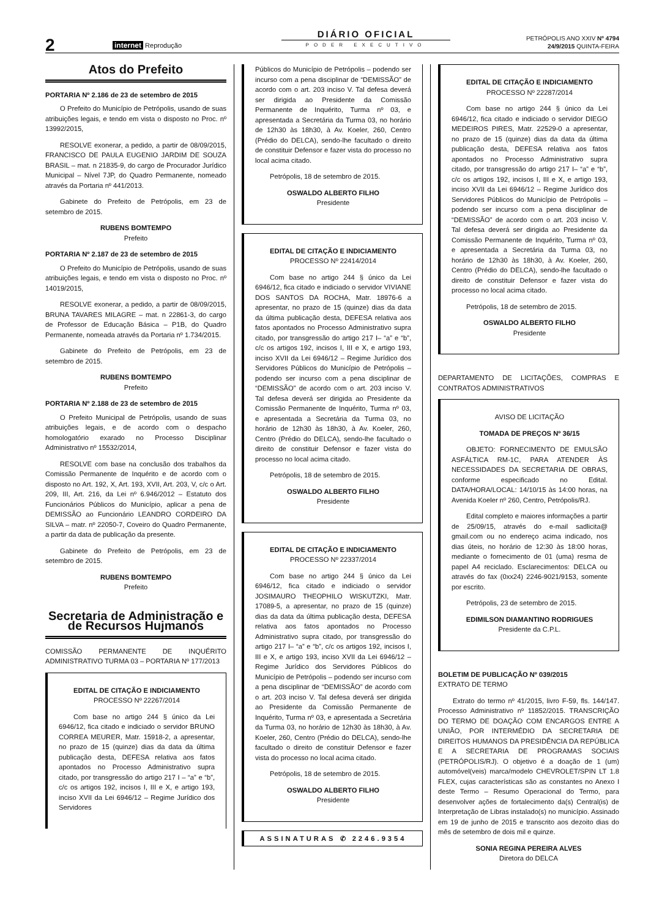2
internet Reprodução
DIÁRIO OFICIAL
PODER EXECUTIVO
PETRÓPOLIS ANO XXIV Nº 4794
24/9/2015 QUINTA-FEIRA
Atos do Prefeito
PORTARIA Nº 2.186 de 23 de setembro de 2015
O Prefeito do Município de Petrópolis, usando de suas atribuições legais, e tendo em vista o disposto no Proc. nº 13992/2015,
RESOLVE exonerar, a pedido, a partir de 08/09/2015, FRANCISCO DE PAULA EUGENIO JARDIM DE SOUZA BRASIL – mat. n 21835-9, do cargo de Procurador Jurídico Municipal – Nível 7JP, do Quadro Permanente, nomeado através da Portaria nº 441/2013.
Gabinete do Prefeito de Petrópolis, em 23 de setembro de 2015.
RUBENS BOMTEMPO
Prefeito
PORTARIA Nº 2.187 de 23 de setembro de 2015
O Prefeito do Município de Petrópolis, usando de suas atribuições legais, e tendo em vista o disposto no Proc. nº 14019/2015,
RESOLVE exonerar, a pedido, a partir de 08/09/2015, BRUNA TAVARES MILAGRE – mat. n 22861-3, do cargo de Professor de Educação Básica – P1B, do Quadro Permanente, nomeada através da Portaria nº 1.734/2015.
Gabinete do Prefeito de Petrópolis, em 23 de setembro de 2015.
RUBENS BOMTEMPO
Prefeito
PORTARIA Nº 2.188 de 23 de setembro de 2015
O Prefeito Municipal de Petrópolis, usando de suas atribuições legais, e de acordo com o despacho homologatório exarado no Processo Disciplinar Administrativo nº 15532/2014,
RESOLVE com base na conclusão dos trabalhos da Comissão Permanente de Inquérito e de acordo com o disposto no Art. 192, X, Art. 193, XVII, Art. 203, V, c/c o Art. 209, III, Art. 216, da Lei nº 6.946/2012 – Estatuto dos Funcionários Públicos do Município, aplicar a pena de DEMISSÃO ao Funcionário LEANDRO CORDEIRO DA SILVA – matr. nº 22050-7, Coveiro do Quadro Permanente, a partir da data de publicação da presente.
Gabinete do Prefeito de Petrópolis, em 23 de setembro de 2015.
RUBENS BOMTEMPO
Prefeito
Secretaria de Administração e de Recursos Hujmanos
COMISSÃO PERMANENTE DE INQUÉRITO ADMINISTRATIVO TURMA 03 – PORTARIA Nº 177/2013
EDITAL DE CITAÇÃO E INDICIAMENTO
PROCESSO Nº 22267/2014
Com base no artigo 244 § único da Lei 6946/12, fica citado e indiciado o servidor BRUNO CORREA MEURER, Matr. 15918-2, a apresentar, no prazo de 15 (quinze) dias da data da última publicação desta, DEFESA relativa aos fatos apontados no Processo Administrativo supra citado, por transgressão do artigo 217 I – “a” e “b”, c/c os artigos 192, incisos I, III e X, e artigo 193, inciso XVII da Lei 6946/12 – Regime Jurídico dos Servidores
Públicos do Município de Petrópolis – podendo ser incurso com a pena disciplinar de “DEMISSÃO” de acordo com o art. 203 inciso V. Tal defesa deverá ser dirigida ao Presidente da Comissão Permanente de Inquérito, Turma nº 03, e apresentada a Secretária da Turma 03, no horário de 12h30 às 18h30, à Av. Koeler, 260, Centro (Prédio do DELCA), sendo-lhe facultado o direito de constituir Defensor e fazer vista do processo no local acima citado.
Petrópolis, 18 de setembro de 2015.
OSWALDO ALBERTO FILHO
Presidente
EDITAL DE CITAÇÃO E INDICIAMENTO
PROCESSO Nº 22414/2014
Com base no artigo 244 § único da Lei 6946/12, fica citado e indiciado o servidor VIVIANE DOS SANTOS DA ROCHA, Matr. 18976-6 a apresentar, no prazo de 15 (quinze) dias da data da última publicação desta, DEFESA relativa aos fatos apontados no Processo Administrativo supra citado, por transgressão do artigo 217 I– “a” e “b”, c/c os artigos 192, incisos I, III e X, e artigo 193, inciso XVII da Lei 6946/12 – Regime Jurídico dos Servidores Públicos do Município de Petrópolis – podendo ser incurso com a pena disciplinar de “DEMISSÃO” de acordo com o art. 203 inciso V. Tal defesa deverá ser dirigida ao Presidente da Comissão Permanente de Inquérito, Turma nº 03, e apresentada a Secretária da Turma 03, no horário de 12h30 às 18h30, à Av. Koeler, 260, Centro (Prédio do DELCA), sendo-lhe facultado o direito de constituir Defensor e fazer vista do processo no local acima citado.
Petrópolis, 18 de setembro de 2015.
OSWALDO ALBERTO FILHO
Presidente
EDITAL DE CITAÇÃO E INDICIAMENTO
PROCESSO Nº 22337/2014
Com base no artigo 244 § único da Lei 6946/12, fica citado e indiciado o servidor JOSIMAURO THEOPHILO WISKUTZKI, Matr. 17089-5, a apresentar, no prazo de 15 (quinze) dias da data da última publicação desta, DEFESA relativa aos fatos apontados no Processo Administrativo supra citado, por transgressão do artigo 217 I– “a” e “b”, c/c os artigos 192, incisos I, III e X, e artigo 193, inciso XVII da Lei 6946/12 – Regime Jurídico dos Servidores Públicos do Município de Petrópolis – podendo ser incurso com a pena disciplinar de “DEMISSÃO” de acordo com o art. 203 inciso V. Tal defesa deverá ser dirigida ao Presidente da Comissão Permanente de Inquérito, Turma nº 03, e apresentada a Secretária da Turma 03, no horário de 12h30 às 18h30, à Av. Koeler, 260, Centro (Prédio do DELCA), sendo-lhe facultado o direito de constituir Defensor e fazer vista do processo no local acima citado.
Petrópolis, 18 de setembro de 2015.
OSWALDO ALBERTO FILHO
Presidente
ASSINATURAS ✆ 2246.9354
EDITAL DE CITAÇÃO E INDICIAMENTO
PROCESSO Nº 22287/2014
Com base no artigo 244 § único da Lei 6946/12, fica citado e indiciado o servidor DIEGO MEDEIROS PIRES, Matr. 22529-0 a apresentar, no prazo de 15 (quinze) dias da data da última publicação desta, DEFESA relativa aos fatos apontados no Processo Administrativo supra citado, por transgressão do artigo 217 I– “a” e “b”, c/c os artigos 192, incisos I, III e X, e artigo 193, inciso XVII da Lei 6946/12 – Regime Jurídico dos Servidores Públicos do Município de Petrópolis – podendo ser incurso com a pena disciplinar de “DEMISSÃO” de acordo com o art. 203 inciso V. Tal defesa deverá ser dirigida ao Presidente da Comissão Permanente de Inquérito, Turma nº 03, e apresentada a Secretária da Turma 03, no horário de 12h30 às 18h30, à Av. Koeler, 260, Centro (Prédio do DELCA), sendo-lhe facultado o direito de constituir Defensor e fazer vista do processo no local acima citado.
Petrópolis, 18 de setembro de 2015.
OSWALDO ALBERTO FILHO
Presidente
DEPARTAMENTO DE LICITAÇÕES, COMPRAS E CONTRATOS ADMINISTRATIVOS
AVISO DE LICITAÇÃO
TOMADA DE PREÇOS Nº 36/15
OBJETO: FORNECIMENTO DE EMULSÃO ASFÁLTICA RM-1C, PARA ATENDER ÀS NECESSIDADES DA SECRETARIA DE OBRAS, conforme especificado no Edital. DATA/HORA/LOCAL: 14/10/15 às 14:00 horas, na Avenida Koeler nº 260, Centro, Petrópolis/RJ.
Edital completo e maiores informações a partir de 25/09/15, através do e-mail sadlicita@ gmail.com ou no endereço acima indicado, nos dias úteis, no horário de 12:30 às 18:00 horas, mediante o fornecimento de 01 (uma) resma de papel A4 reciclado. Esclarecimentos: DELCA ou através do fax (0xx24) 2246-9021/9153, somente por escrito.
Petrópolis, 23 de setembro de 2015.
EDIMILSON DIAMANTINO RODRIGUES
Presidente da C.P.L.
BOLETIM DE PUBLICAÇÃO Nº 039/2015
EXTRATO DE TERMO
Extrato do termo nº 41/2015, livro F-59, fls. 144/147. Processo Administrativo nº 11852/2015. TRANSCRIÇÃO DO TERMO DE DOAÇÃO COM ENCARGOS ENTRE A UNIÃO, POR INTERMÉDIO DA SECRETARIA DE DIREITOS HUMANOS DA PRESIDÊNCIA DA REPÚBLICA E A SECRETARIA DE PROGRAMAS SOCIAIS (PETRÓPOLIS/RJ). O objetivo é a doação de 1 (um) automóvel(veis) marca/modelo CHEVROLET/SPIN LT 1.8 FLEX, cujas características são as constantes no Anexo I deste Termo – Resumo Operacional do Termo, para desenvolver ações de fortalecimento da(s) Central(is) de Interpretação de Libras instalado(s) no município. Assinado em 19 de junho de 2015 e transcrito aos dezoito dias do mês de setembro de dois mil e quinze.
SONIA REGINA PEREIRA ALVES
Diretora do DELCA